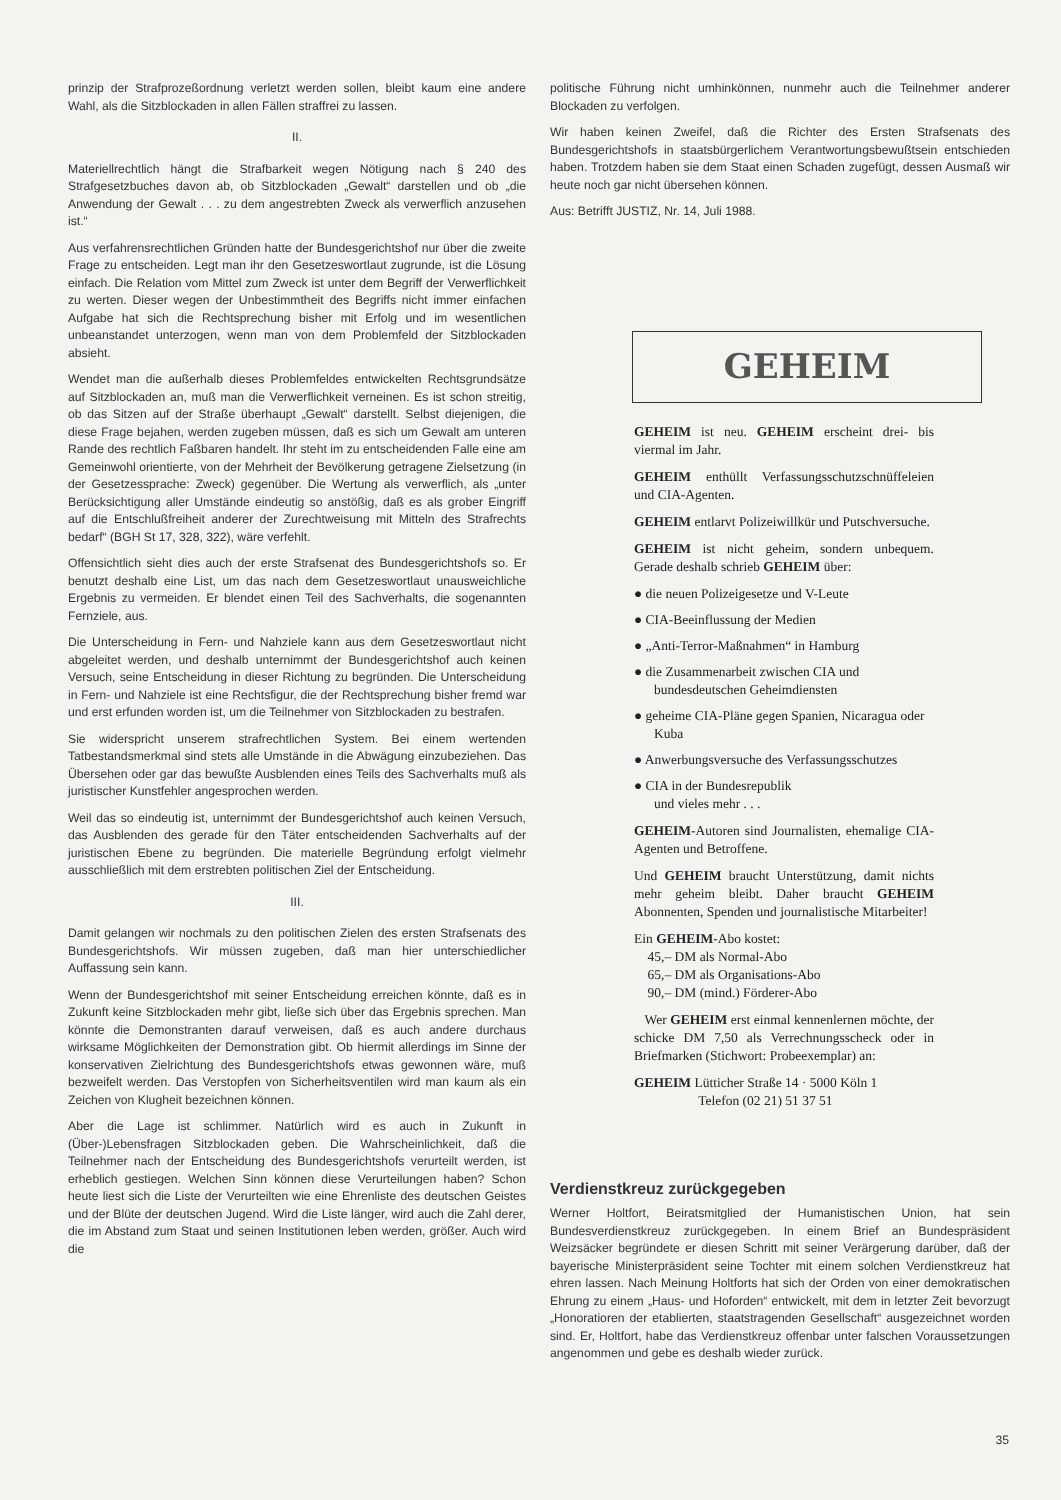prinzip der Strafprozeßordnung verletzt werden sollen, bleibt kaum eine andere Wahl, als die Sitzblockaden in allen Fällen straffrei zu lassen.
II.
Materiellrechtlich hängt die Strafbarkeit wegen Nötigung nach § 240 des Strafgesetzbuches davon ab, ob Sitzblockaden „Gewalt“ darstellen und ob „die Anwendung der Gewalt . . . zu dem angestrebten Zweck als verwerflich anzusehen ist.“
Aus verfahrensrechtlichen Gründen hatte der Bundesgerichtshof nur über die zweite Frage zu entscheiden. Legt man ihr den Gesetzeswortlaut zugrunde, ist die Lösung einfach. Die Relation vom Mittel zum Zweck ist unter dem Begriff der Verwerflichkeit zu werten. Dieser wegen der Unbestimmtheit des Begriffs nicht immer einfachen Aufgabe hat sich die Rechtsprechung bisher mit Erfolg und im wesentlichen unbeanstandet unterzogen, wenn man von dem Problemfeld der Sitzblockaden absieht.
Wendet man die außerhalb dieses Problemfeldes entwickelten Rechtsgrundsätze auf Sitzblockaden an, muß man die Verwerflichkeit verneinen. Es ist schon streitig, ob das Sitzen auf der Straße überhaupt „Gewalt“ darstellt. Selbst diejenigen, die diese Frage bejahen, werden zugeben müssen, daß es sich um Gewalt am unteren Rande des rechtlich Faßbaren handelt. Ihr steht im zu entscheidenden Falle eine am Gemeinwohl orientierte, von der Mehrheit der Bevölkerung getragene Zielsetzung (in der Gesetzessprache: Zweck) gegenüber. Die Wertung als verwerflich, als „unter Berücksichtigung aller Umstände eindeutig so anstößig, daß es als grober Eingriff auf die Entschlußfreiheit anderer der Zurechtweisung mit Mitteln des Strafrechts bedarf“ (BGH St 17, 328, 322), wäre verfehlt.
Offensichtlich sieht dies auch der erste Strafsenat des Bundesgerichtshofs so. Er benutzt deshalb eine List, um das nach dem Gesetzeswortlaut unausweichliche Ergebnis zu vermeiden. Er blendet einen Teil des Sachverhalts, die sogenannten Fernziele, aus.
Die Unterscheidung in Fern- und Nahziele kann aus dem Gesetzeswortlaut nicht abgeleitet werden, und deshalb unternimmt der Bundesgerichtshof auch keinen Versuch, seine Entscheidung in dieser Richtung zu begründen. Die Unterscheidung in Fern- und Nahziele ist eine Rechtsfigur, die der Rechtsprechung bisher fremd war und erst erfunden worden ist, um die Teilnehmer von Sitzblockaden zu bestrafen.
Sie widerspricht unserem strafrechtlichen System. Bei einem wertenden Tatbestandsmerkmal sind stets alle Umstände in die Abwägung einzubeziehen. Das Übersehen oder gar das bewußte Ausblenden eines Teils des Sachverhalts muß als juristischer Kunstfehler angesprochen werden.
Weil das so eindeutig ist, unternimmt der Bundesgerichtshof auch keinen Versuch, das Ausblenden des gerade für den Täter entscheidenden Sachverhalts auf der juristischen Ebene zu begründen. Die materielle Begründung erfolgt vielmehr ausschließlich mit dem erstrebten politischen Ziel der Entscheidung.
III.
Damit gelangen wir nochmals zu den politischen Zielen des ersten Strafsenats des Bundesgerichtshofs. Wir müssen zugeben, daß man hier unterschiedlicher Auffassung sein kann.
Wenn der Bundesgerichtshof mit seiner Entscheidung erreichen könnte, daß es in Zukunft keine Sitzblockaden mehr gibt, ließe sich über das Ergebnis sprechen. Man könnte die Demonstranten darauf verweisen, daß es auch andere durchaus wirksame Möglichkeiten der Demonstration gibt. Ob hiermit allerdings im Sinne der konservativen Zielrichtung des Bundesgerichtshofs etwas gewonnen wäre, muß bezweifelt werden. Das Verstopfen von Sicherheitsventilen wird man kaum als ein Zeichen von Klugheit bezeichnen können.
Aber die Lage ist schlimmer. Natürlich wird es auch in Zukunft in (Über-)Lebensfragen Sitzblockaden geben. Die Wahrscheinlichkeit, daß die Teilnehmer nach der Entscheidung des Bundesgerichtshofs verurteilt werden, ist erheblich gestiegen. Welchen Sinn können diese Verurteilungen haben? Schon heute liest sich die Liste der Verurteilten wie eine Ehrenliste des deutschen Geistes und der Blüte der deutschen Jugend. Wird die Liste länger, wird auch die Zahl derer, die im Abstand zum Staat und seinen Institutionen leben werden, größer. Auch wird die
politische Führung nicht umhinkönnen, nunmehr auch die Teilnehmer anderer Blockaden zu verfolgen.
Wir haben keinen Zweifel, daß die Richter des Ersten Strafsenats des Bundesgerichtshofs in staatsbürgerlichem Verantwortungsbewußtsein entschieden haben. Trotzdem haben sie dem Staat einen Schaden zugefügt, dessen Ausmaß wir heute noch gar nicht übersehen können.
Aus: Betrifft JUSTIZ, Nr. 14, Juli 1988.
GEHEIM
GEHEIM ist neu. GEHEIM erscheint drei- bis viermal im Jahr.
GEHEIM enthüllt Verfassungsschutzschnüffeleien und CIA-Agenten.
GEHEIM entlarvt Polizeiwillkür und Putschversuche.
GEHEIM ist nicht geheim, sondern unbequem. Gerade deshalb schrieb GEHEIM über:
● die neuen Polizeigesetze und V-Leute
● CIA-Beeinflussung der Medien
● „Anti-Terror-Maßnahmen“ in Hamburg
● die Zusammenarbeit zwischen CIA und bundesdeutschen Geheimdiensten
● geheime CIA-Pläne gegen Spanien, Nicaragua oder Kuba
● Anwerbungsversuche des Verfassungsschutzes
● CIA in der Bundesrepublik
und vieles mehr . . .
GEHEIM-Autoren sind Journalisten, ehemalige CIA-Agenten und Betroffene.
Und GEHEIM braucht Unterstützung, damit nichts mehr geheim bleibt. Daher braucht GEHEIM Abonnenten, Spenden und journalistische Mitarbeiter!
Ein GEHEIM-Abo kostet:
45,– DM als Normal-Abo
65,– DM als Organisations-Abo
90,– DM (mind.) Förderer-Abo
Wer GEHEIM erst einmal kennenlernen möchte, der schicke DM 7,50 als Verrechnungsscheck oder in Briefmarken (Stichwort: Probeexemplar) an:
GEHEIM Lütticher Straße 14 · 5000 Köln 1
Telefon (02 21) 51 37 51
Verdienstkreuz zurückgegeben
Werner Holtfort, Beiratsmitglied der Humanistischen Union, hat sein Bundesverdienstkreuz zurückgegeben. In einem Brief an Bundespräsident Weizsäcker begründete er diesen Schritt mit seiner Verärgerung darüber, daß der bayerische Ministerpräsident seine Tochter mit einem solchen Verdienstkreuz hat ehren lassen. Nach Meinung Holtforts hat sich der Orden von einer demokratischen Ehrung zu einem „Haus- und Hoforden“ entwickelt, mit dem in letzter Zeit bevorzugt „Honoratioren der etablierten, staatstragenden Gesellschaft“ ausgezeichnet worden sind. Er, Holtfort, habe das Verdienstkreuz offenbar unter falschen Voraussetzungen angenommen und gebe es deshalb wieder zurück.
35